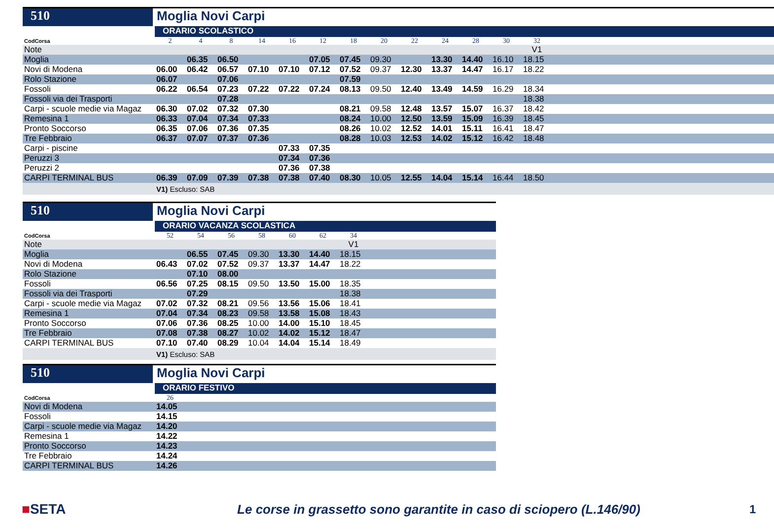510 Moglia Novi Carpi
ORARIO SCOLASTICO
| CodCorsa | 2 | 4 | 8 | 14 | 16 | 12 | 18 | 20 | 22 | 24 | 28 | 30 | 32 | |
| Note | | | | | | | | | | | | | V1 | |
| Moglia | | 06.35 | 06.50 | | | 07.05 | 07.45 | 09.30 | | 13.30 | 14.40 | 16.10 | 18.15 | |
| Novi di Modena | 06.00 | 06.42 | 06.57 | 07.10 | 07.10 | 07.12 | 07.52 | 09.37 | 12.30 | 13.37 | 14.47 | 16.17 | 18.22 | |
| Rolo Stazione | 06.07 | | 07.06 | | | | 07.59 | | | | | | | |
| Fossoli | 06.22 | 06.54 | 07.23 | 07.22 | 07.22 | 07.24 | 08.13 | 09.50 | 12.40 | 13.49 | 14.59 | 16.29 | 18.34 | |
| Fossoli via dei Trasporti | | | 07.28 | | | | | | | | | | 18.38 | |
| Carpi - scuole medie via Magaz | 06.30 | 07.02 | 07.32 | 07.30 | | | 08.21 | 09.58 | 12.48 | 13.57 | 15.07 | 16.37 | 18.42 | |
| Remesina 1 | 06.33 | 07.04 | 07.34 | 07.33 | | | 08.24 | 10.00 | 12.50 | 13.59 | 15.09 | 16.39 | 18.45 | |
| Pronto Soccorso | 06.35 | 07.06 | 07.36 | 07.35 | | | 08.26 | 10.02 | 12.52 | 14.01 | 15.11 | 16.41 | 18.47 | |
| Tre Febbraio | 06.37 | 07.07 | 07.37 | 07.36 | | | 08.28 | 10.03 | 12.53 | 14.02 | 15.12 | 16.42 | 18.48 | |
| Carpi - piscine | | | | | 07.33 | 07.35 | | | | | | | | |
| Peruzzi 3 | | | | | 07.34 | 07.36 | | | | | | | | |
| Peruzzi 2 | | | | | 07.36 | 07.38 | | | | | | | | |
| CARPI TERMINAL BUS | 06.39 | 07.09 | 07.39 | 07.38 | 07.38 | 07.40 | 08.30 | 10.05 | 12.55 | 14.04 | 15.14 | 16.44 | 18.50 | |
| | V1) Escluso: SAB | | | | | | | | | | | | | |
510 Moglia Novi Carpi
ORARIO VACANZA SCOLASTICA
| CodCorsa | 52 | 54 | 56 | 58 | 60 | 62 | 34 | |
| Note | | | | | | | V1 | |
| Moglia | | 06.55 | 07.45 | 09.30 | 13.30 | 14.40 | 18.15 | |
| Novi di Modena | 06.43 | 07.02 | 07.52 | 09.37 | 13.37 | 14.47 | 18.22 | |
| Rolo Stazione | | 07.10 | 08.00 | | | | | |
| Fossoli | 06.56 | 07.25 | 08.15 | 09.50 | 13.50 | 15.00 | 18.35 | |
| Fossoli via dei Trasporti | | 07.29 | | | | | 18.38 | |
| Carpi - scuole medie via Magaz | 07.02 | 07.32 | 08.21 | 09.56 | 13.56 | 15.06 | 18.41 | |
| Remesina 1 | 07.04 | 07.34 | 08.23 | 09.58 | 13.58 | 15.08 | 18.43 | |
| Pronto Soccorso | 07.06 | 07.36 | 08.25 | 10.00 | 14.00 | 15.10 | 18.45 | |
| Tre Febbraio | 07.08 | 07.38 | 08.27 | 10.02 | 14.02 | 15.12 | 18.47 | |
| CARPI TERMINAL BUS | 07.10 | 07.40 | 08.29 | 10.04 | 14.04 | 15.14 | 18.49 | |
| | V1) Escluso: SAB | | | | | | | |
510 Moglia Novi Carpi
ORARIO FESTIVO
| CodCorsa | 26 | |
| Novi di Modena | 14.05 | |
| Fossoli | 14.15 | |
| Carpi - scuole medie via Magaz | 14.20 | |
| Remesina 1 | 14.22 | |
| Pronto Soccorso | 14.23 | |
| Tre Febbraio | 14.24 | |
| CARPI TERMINAL BUS | 14.26 | |
■SETA
Le corse in grassetto sono garantite in caso di sciopero (L.146/90)
1